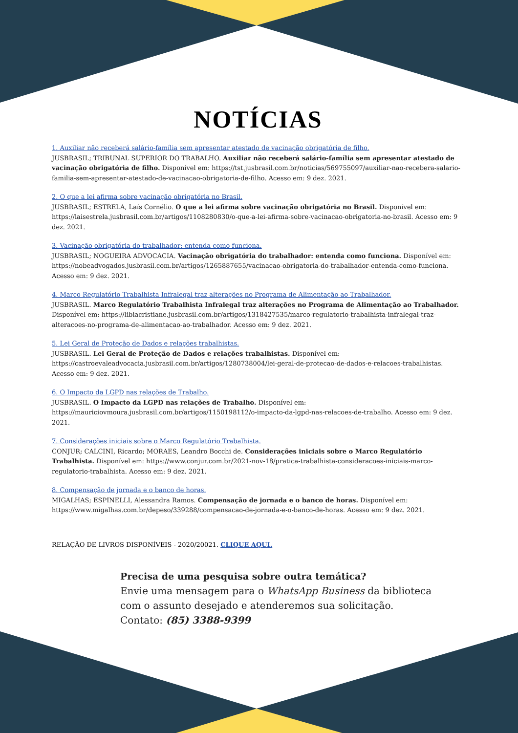NOTÍCIAS
1. Auxiliar não receberá salário-família sem apresentar atestado de vacinação obrigatória de filho.
JUSBRASIL; TRIBUNAL SUPERIOR DO TRABALHO. Auxiliar não receberá salário-família sem apresentar atestado de vacinação obrigatória de filho. Disponível em: https://tst.jusbrasil.com.br/noticias/569755097/auxiliar-nao-recebera-salario-familia-sem-apresentar-atestado-de-vacinacao-obrigatoria-de-filho. Acesso em: 9 dez. 2021.
2. O que a lei afirma sobre vacinação obrigatória no Brasil.
JUSBRASIL; ESTRELA, Laís Cornélio. O que a lei afirma sobre vacinação obrigatória no Brasil. Disponível em: https://laisestrela.jusbrasil.com.br/artigos/1108280830/o-que-a-lei-afirma-sobre-vacinacao-obrigatoria-no-brasil. Acesso em: 9 dez. 2021.
3. Vacinação obrigatória do trabalhador: entenda como funciona.
JUSBRASIL; NOGUEIRA ADVOCACIA. Vacinação obrigatória do trabalhador: entenda como funciona. Disponível em: https://nobeadvogados.jusbrasil.com.br/artigos/1265887655/vacinacao-obrigatoria-do-trabalhador-entenda-como-funciona. Acesso em: 9 dez. 2021.
4. Marco Regulatório Trabalhista Infralegal traz alterações no Programa de Alimentação ao Trabalhador.
JUSBRASIL. Marco Regulatório Trabalhista Infralegal traz alterações no Programa de Alimentação ao Trabalhador. Disponível em: https://libiacristiane.jusbrasil.com.br/artigos/1318427535/marco-regulatorio-trabalhista-infralegal-traz-alteracoes-no-programa-de-alimentacao-ao-trabalhador. Acesso em: 9 dez. 2021.
5. Lei Geral de Proteção de Dados e relações trabalhistas.
JUSBRASIL. Lei Geral de Proteção de Dados e relações trabalhistas. Disponível em: https://castroevaleadvocacia.jusbrasil.com.br/artigos/1280738004/lei-geral-de-protecao-de-dados-e-relacoes-trabalhistas. Acesso em: 9 dez. 2021.
6. O Impacto da LGPD nas relações de Trabalho.
JUSBRASIL. O Impacto da LGPD nas relações de Trabalho. Disponível em: https://mauriciovmoura.jusbrasil.com.br/artigos/1150198112/o-impacto-da-lgpd-nas-relacoes-de-trabalho. Acesso em: 9 dez. 2021.
7. Considerações iniciais sobre o Marco Regulatório Trabalhista.
CONJUR; CALCINI, Ricardo; MORAES, Leandro Bocchi de. Considerações iniciais sobre o Marco Regulatório Trabalhista. Disponível em: https://www.conjur.com.br/2021-nov-18/pratica-trabalhista-consideracoes-iniciais-marco-regulatorio-trabalhista. Acesso em: 9 dez. 2021.
8. Compensação de jornada e o banco de horas.
MIGALHAS; ESPINELLI, Alessandra Ramos. Compensação de jornada e o banco de horas. Disponível em: https://www.migalhas.com.br/depeso/339288/compensacao-de-jornada-e-o-banco-de-horas. Acesso em: 9 dez. 2021.
RELAÇÃO DE LIVROS DISPONÍVEIS - 2020/20021. CLIQUE AQUI.
Precisa de uma pesquisa sobre outra temática?
Envie uma mensagem para o WhatsApp Business da biblioteca
com o assunto desejado e atenderemos sua solicitação.
Contato: (85) 3388-9399